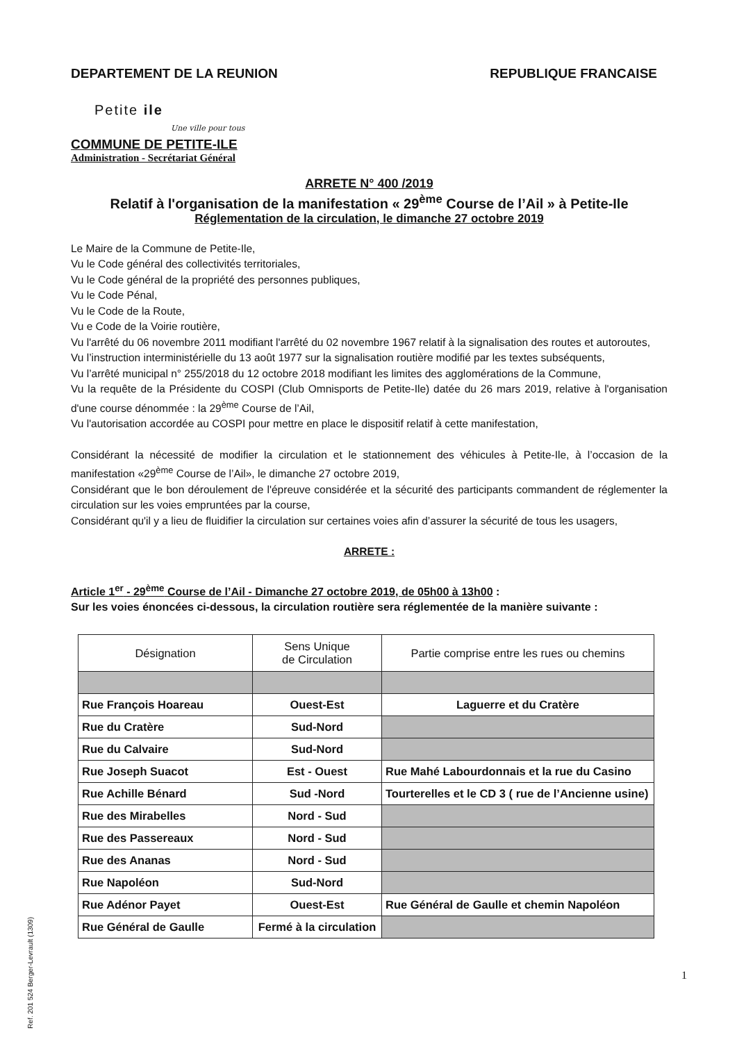DEPARTEMENT DE LA REUNION REPUBLIQUE FRANCAISE
Petite ile
Une ville pour tous
COMMUNE DE PETITE-ILE
Administration - Secrétariat Général
ARRETE N° 400 /2019
Relatif à l'organisation de la manifestation « 29<sup>ème</sup> Course de l’Ail » à Petite-Ile
Réglementation de la circulation, le dimanche 27 octobre 2019
Le Maire de la Commune de Petite-Ile,
Vu le Code général des collectivités territoriales,
Vu le Code général de la propriété des personnes publiques,
Vu le Code Pénal,
Vu le Code de la Route,
Vu e Code de la Voirie routière,
Vu l'arrêté du 06 novembre 2011 modifiant l'arrêté du 02 novembre 1967 relatif à la signalisation des routes et autoroutes,
Vu l’instruction interministérielle du 13 août 1977 sur la signalisation routière modifié par les textes subséquents,
Vu l’arrêté municipal n° 255/2018 du 12 octobre 2018 modifiant les limites des agglomérations de la Commune,
Vu la requête de la Présidente du COSPI (Club Omnisports de Petite-Ile) datée du 26 mars 2019, relative à l'organisation d'une course dénommée : la 29<sup>ème</sup> Course de l’Ail,
Vu l'autorisation accordée au COSPI pour mettre en place le dispositif relatif à cette manifestation,
Considérant la nécessité de modifier la circulation et le stationnement des véhicules à Petite-Ile, à l’occasion de la manifestation «29<sup>ème</sup> Course de l’Ail», le dimanche 27 octobre 2019,
Considérant que le bon déroulement de l'épreuve considérée et la sécurité des participants commandent de réglementer la circulation sur les voies empruntées par la course,
Considérant qu'il y a lieu de fluidifier la circulation sur certaines voies afin d’assurer la sécurité de tous les usagers,
ARRETE :
Article 1<sup>er</sup> - 29<sup>ème</sup> Course de l’Ail - Dimanche 27 octobre 2019, de 05h00 à 13h00 :
Sur les voies énoncées ci-dessous, la circulation routière sera réglementée de la manière suivante :
| Désignation | Sens Unique de Circulation | Partie comprise entre les rues ou chemins |
| --- | --- | --- |
| Rue François Hoareau | Ouest-Est | Laguerre et du Cratère |
| Rue du Cratère | Sud-Nord | |
| Rue du Calvaire | Sud-Nord | |
| Rue Joseph Suacot | Est - Ouest | Rue Mahé Labourdonnais et la rue du Casino |
| Rue Achille Bénard | Sud -Nord | Tourterelles et le CD 3 ( rue de l’Ancienne usine) |
| Rue des Mirabelles | Nord - Sud | |
| Rue des Passereaux | Nord - Sud | |
| Rue des Ananas | Nord - Sud | |
| Rue Napoléon | Sud-Nord | |
| Rue Adénor Payet | Ouest-Est | Rue Général de Gaulle et chemin Napoléon |
| Rue Général de Gaulle | Fermé à la circulation | |
1
Ref. 201 524 Berger-Levrault (1309)